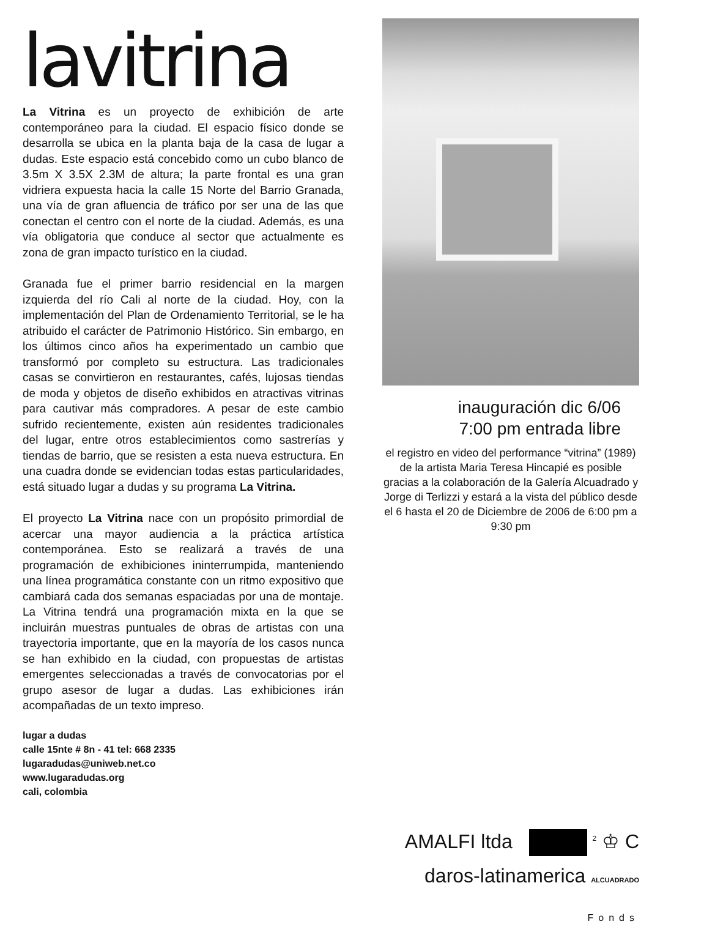lavitrina
La Vitrina es un proyecto de exhibición de arte contemporáneo para la ciudad. El espacio físico donde se desarrolla se ubica en la planta baja de la casa de lugar a dudas. Este espacio está concebido como un cubo blanco de 3.5m X 3.5X 2.3M de altura; la parte frontal es una gran vidriera expuesta hacia la calle 15 Norte del Barrio Granada, una vía de gran afluencia de tráfico por ser una de las que conectan el centro con el norte de la ciudad. Además, es una vía obligatoria que conduce al sector que actualmente es zona de gran impacto turístico en la ciudad.
Granada fue el primer barrio residencial en la margen izquierda del río Cali al norte de la ciudad. Hoy, con la implementación del Plan de Ordenamiento Territorial, se le ha atribuido el carácter de Patrimonio Histórico. Sin embargo, en los últimos cinco años ha experimentado un cambio que transformó por completo su estructura. Las tradicionales casas se convirtieron en restaurantes, cafés, lujosas tiendas de moda y objetos de diseño exhibidos en atractivas vitrinas para cautivar más compradores. A pesar de este cambio sufrido recientemente, existen aún residentes tradicionales del lugar, entre otros establecimientos como sastrerías y tiendas de barrio, que se resisten a esta nueva estructura. En una cuadra donde se evidencian todas estas particularidades, está situado lugar a dudas y su programa La Vitrina.
El proyecto La Vitrina nace con un propósito primordial de acercar una mayor audiencia a la práctica artística contemporánea. Esto se realizará a través de una programación de exhibiciones ininterrumpida, manteniendo una línea programática constante con un ritmo expositivo que cambiará cada dos semanas espaciadas por una de montaje. La Vitrina tendrá una programación mixta en la que se incluirán muestras puntuales de obras de artistas con una trayectoria importante, que en la mayoría de los casos nunca se han exhibido en la ciudad, con propuestas de artistas emergentes seleccionadas a través de convocatorias por el grupo asesor de lugar a dudas. Las exhibiciones irán acompañadas de un texto impreso.
lugar a dudas
calle 15nte # 8n - 41 tel: 668 2335
lugaradudas@uniweb.net.co
www.lugaradudas.org
cali, colombia
inauguración dic 6/06
7:00 pm entrada libre
el registro en video del performance “vitrina” (1989) de la artista Maria Teresa Hincapié es posible gracias a la colaboración de la Galería Alcuadrado y Jorge di Terlizzi y estará a la vista del público desde el 6 hasta el 20 de Diciembre de 2006 de 6:00 pm a 9:30 pm
AMALFI ltda <sup>2</sup> ♔ C
daros-latinamerica ALCUADRADO Fonds